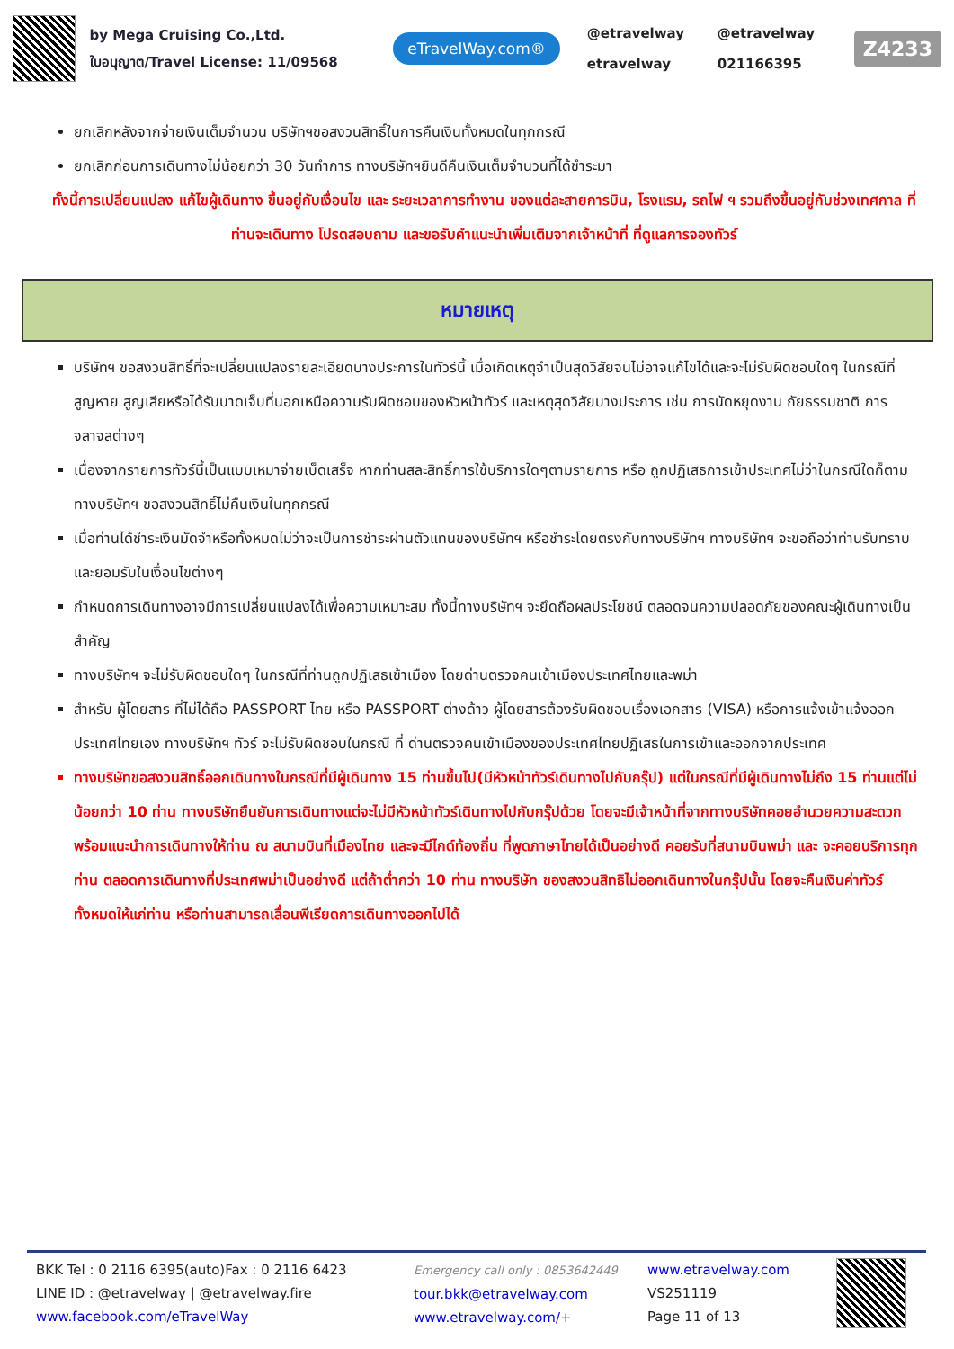by Mega Cruising Co.,Ltd.
ใบอนุญาต/Travel License: 11/09568
eTravelWay.com®
@etravelway @etravelway etravelway 021166395
Z4233
ยกเลิกหลังจากจ่ายเงินเต็มจำนวน บริษัทฯขอสงวนสิทธิ์ในการคืนเงินทั้งหมดในทุกกรณี
ยกเลิกก่อนการเดินทางไม่น้อยกว่า 30 วันทำการ ทางบริษัทฯยินดีคืนเงินเต็มจำนวนที่ได้ชำระมา
ทั้งนี้การเปลี่ยนแปลง แก้ไขผู้เดินทาง ขึ้นอยู่กับเงื่อนไข และ ระยะเวลาการทำงาน ของแต่ละสายการบิน, โรงแรม, รถไฟ ฯ รวมถึงขึ้นอยู่กับช่วงเทศกาล ที่ท่านจะเดินทาง โปรดสอบถาม และขอรับคำแนะนำเพิ่มเติมจากเจ้าหน้าที่ ที่ดูแลการจองทัวร์
หมายเหตุ
บริษัทฯ ขอสงวนสิทธิ์ที่จะเปลี่ยนแปลงรายละเอียดบางประการในทัวร์นี้ เมื่อเกิดเหตุจำเป็นสุดวิสัยจนไม่อาจแก้ไขได้และจะไม่รับผิดชอบใดๆ ในกรณีที่สูญหาย สูญเสียหรือได้รับบาดเจ็บที่นอกเหนือความรับผิดชอบของหัวหน้าทัวร์ และเหตุสุดวิสัยบางประการ เช่น การนัดหยุดงาน ภัยธรรมชาติ การจลาจลต่างๆ
เนื่องจากรายการทัวร์นี้เป็นแบบเหมาจ่ายเบ็ดเสร็จ หากท่านสละสิทธิ์การใช้บริการใดๆตามรายการ หรือ ถูกปฏิเสธการเข้าประเทศไม่ว่าในกรณีใดก็ตาม ทางบริษัทฯ ขอสงวนสิทธิ์ไม่คืนเงินในทุกกรณี
เมื่อท่านได้ชำระเงินมัดจำหรือทั้งหมดไม่ว่าจะเป็นการชำระผ่านตัวแทนของบริษัทฯ หรือชำระโดยตรงกับทางบริษัทฯ ทางบริษัทฯ จะขอถือว่าท่านรับทราบและยอมรับในเงื่อนไขต่างๆ
กำหนดการเดินทางอาจมีการเปลี่ยนแปลงได้เพื่อความเหมาะสม ทั้งนี้ทางบริษัทฯ จะยึดถือผลประโยชน์ ตลอดจนความปลอดภัยของคณะผู้เดินทางเป็นสำคัญ
ทางบริษัทฯ จะไม่รับผิดชอบใดๆ ในกรณีที่ท่านถูกปฏิเสธเข้าเมือง โดยด่านตรวจคนเข้าเมืองประเทศไทยและพม่า
สำหรับ ผู้โดยสาร ที่ไม่ได้ถือ PASSPORT ไทย หรือ PASSPORT ต่างด้าว ผู้โดยสารต้องรับผิดชอบเรื่องเอกสาร (VISA) หรือการแจ้งเข้าแจ้งออกประเทศไทยเอง ทางบริษัทฯ ทัวร์ จะไม่รับผิดชอบในกรณี ที่ ด่านตรวจคนเข้าเมืองของประเทศไทยปฏิเสธในการเข้าและออกจากประเทศ
ทางบริษัทขอสงวนสิทธิ์ออกเดินทางในกรณีที่มีผู้เดินทาง 15 ท่านขึ้นไป(มีหัวหน้าทัวร์เดินทางไปกับกรุ๊ป) แต่ในกรณีที่มีผู้เดินทางไม่ถึง 15 ท่านแต่ไม่น้อยกว่า 10 ท่าน ทางบริษัทยืนยันการเดินทางแต่จะไม่มีหัวหน้าทัวร์เดินทางไปกับกรุ๊ปด้วย โดยจะมีเจ้าหน้าที่จากทางบริษัทคอยอำนวยความสะดวกพร้อมแนะนำการเดินทางให้ท่าน ณ สนามบินที่เมืองไทย และจะมีไกด์ท้องถิ่น ที่พูดภาษาไทยได้เป็นอย่างดี คอยรับที่สนามบินพม่า และ จะคอยบริการทุกท่าน ตลอดการเดินทางที่ประเทศพม่าเป็นอย่างดี แต่ถ้าต่ำกว่า 10 ท่าน ทางบริษัท ของสงวนสิทธิไม่ออกเดินทางในกรุ๊ปนั้น โดยจะคืนเงินค่าทัวร์ทั้งหมดให้แก่ท่าน หรือท่านสามารถเลื่อนพีเรียดการเดินทางออกไปได้
BKK Tel : 0 2116 6395(auto)Fax : 0 2116 6423
LINE ID : @etravelway | @etravelway.fire
www.facebook.com/eTravelWay
Emergency call only : 0853642449
tour.bkk@etravelway.com
www.etravelway.com/+
www.etravelway.com
VS251119
Page 11 of 13